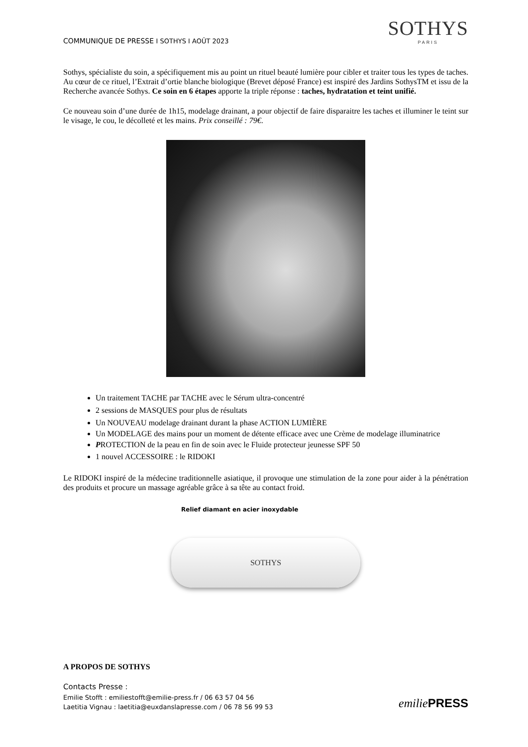COMMUNIQUE DE PRESSE I SOTHYS I AOÛT 2023
SOTHYS
PARIS
Sothys, spécialiste du soin, a spécifiquement mis au point un rituel beauté lumière pour cibler et traiter tous les types de taches. Au cœur de ce rituel, l’Extrait d’ortie blanche biologique (Brevet déposé France) est inspiré des Jardins SothysTM et issu de la Recherche avancée Sothys. Ce soin en 6 étapes apporte la triple réponse : taches, hydratation et teint unifié.
Ce nouveau soin d’une durée de 1h15, modelage drainant, a pour objectif de faire disparaitre les taches et illuminer le teint sur le visage, le cou, le décolleté et les mains. Prix conseillé : 79€.
Un traitement TACHE par TACHE avec le Sérum ultra-concentré
2 sessions de MASQUES pour plus de résultats
Un NOUVEAU modelage drainant durant la phase ACTION LUMIÈRE
Un MODELAGE des mains pour un moment de détente efficace avec une Crème de modelage illuminatrice
PROTECTION de la peau en fin de soin avec le Fluide protecteur jeunesse SPF 50
1 nouvel ACCESSOIRE : le RIDOKI
Le RIDOKI inspiré de la médecine traditionnelle asiatique, il provoque une stimulation de la zone pour aider à la pénétration des produits et procure un massage agréable grâce à sa tête au contact froid.
Relief diamant en acier inoxydable
SOTHYS
A PROPOS DE SOTHYS
Contacts Presse :
Emilie Stofft : emiliestofft@emilie-press.fr / 06 63 57 04 56
Laetitia Vignau : laetitia@euxdanslapresse.com / 06 78 56 99 53
emiliePRESS